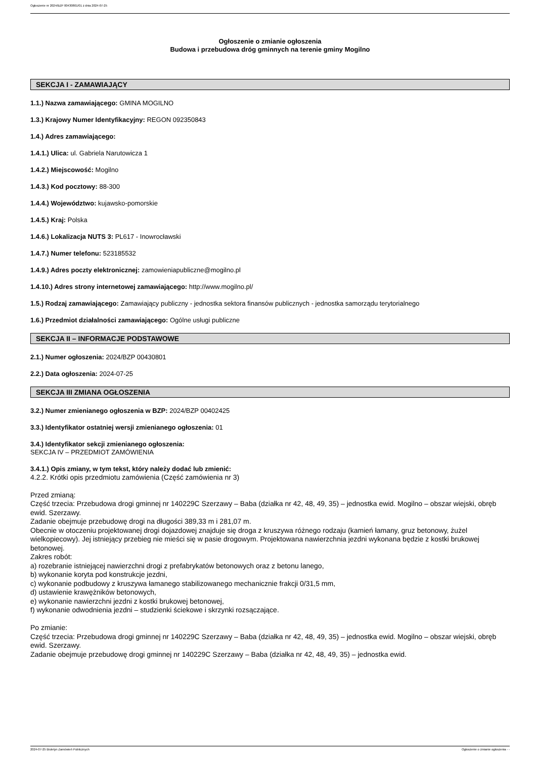Ogłoszenie nr 2024/BZP 00430801/01 z dnia 2024-07-25
Ogłoszenie o zmianie ogłoszenia
Budowa i przebudowa dróg gminnych na terenie gminy Mogilno
SEKCJA I - ZAMAWIAJĄCY
1.1.) Nazwa zamawiającego: GMINA MOGILNO
1.3.) Krajowy Numer Identyfikacyjny: REGON 092350843
1.4.) Adres zamawiającego:
1.4.1.) Ulica: ul. Gabriela Narutowicza 1
1.4.2.) Miejscowość: Mogilno
1.4.3.) Kod pocztowy: 88-300
1.4.4.) Województwo: kujawsko-pomorskie
1.4.5.) Kraj: Polska
1.4.6.) Lokalizacja NUTS 3: PL617 - Inowrocławski
1.4.7.) Numer telefonu: 523185532
1.4.9.) Adres poczty elektronicznej: zamowieniapubliczne@mogilno.pl
1.4.10.) Adres strony internetowej zamawiającego: http://www.mogilno.pl/
1.5.) Rodzaj zamawiającego: Zamawiający publiczny - jednostka sektora finansów publicznych - jednostka samorządu terytorialnego
1.6.) Przedmiot działalności zamawiającego: Ogólne usługi publiczne
SEKCJA II – INFORMACJE PODSTAWOWE
2.1.) Numer ogłoszenia: 2024/BZP 00430801
2.2.) Data ogłoszenia: 2024-07-25
SEKCJA III ZMIANA OGŁOSZENIA
3.2.) Numer zmienianego ogłoszenia w BZP: 2024/BZP 00402425
3.3.) Identyfikator ostatniej wersji zmienianego ogłoszenia: 01
3.4.) Identyfikator sekcji zmienianego ogłoszenia:
SEKCJA IV – PRZEDMIOT ZAMÓWIENIA
3.4.1.) Opis zmiany, w tym tekst, który należy dodać lub zmienić:
4.2.2. Krótki opis przedmiotu zamówienia (Część zamówienia nr 3)
Przed zmianą:
Część trzecia: Przebudowa drogi gminnej nr 140229C Szerzawy – Baba (działka nr 42, 48, 49, 35) – jednostka ewid. Mogilno – obszar wiejski, obręb ewid. Szerzawy.
Zadanie obejmuje przebudowę drogi na długości 389,33 m i 281,07 m.
Obecnie w otoczeniu projektowanej drogi dojazdowej znajduje się droga z kruszywa różnego rodzaju (kamień łamany, gruz betonowy, żużel wielkopiecowy). Jej istniejący przebieg nie mieści się w pasie drogowym. Projektowana nawierzchnia jezdni wykonana będzie z kostki brukowej betonowej.
Zakres robót:
a) rozebranie istniejącej nawierzchni drogi z prefabrykatów betonowych oraz z betonu lanego,
b) wykonanie koryta pod konstrukcje jezdni,
c) wykonanie podbudowy z kruszywa łamanego stabilizowanego mechanicznie frakcji 0/31,5 mm,
d) ustawienie krawężników betonowych,
e) wykonanie nawierzchni jezdni z kostki brukowej betonowej,
f) wykonanie odwodnienia jezdni – studzienki ściekowe i skrzynki rozsączające.
Po zmianie:
Część trzecia: Przebudowa drogi gminnej nr 140229C Szerzawy – Baba (działka nr 42, 48, 49, 35) – jednostka ewid. Mogilno – obszar wiejski, obręb ewid. Szerzawy.
Zadanie obejmuje przebudowę drogi gminnej nr 140229C Szerzawy – Baba (działka nr 42, 48, 49, 35) – jednostka ewid.
2024-07-25 Biuletyn Zamówień Publicznych Ogłoszenie o zmianie ogłoszenia - -